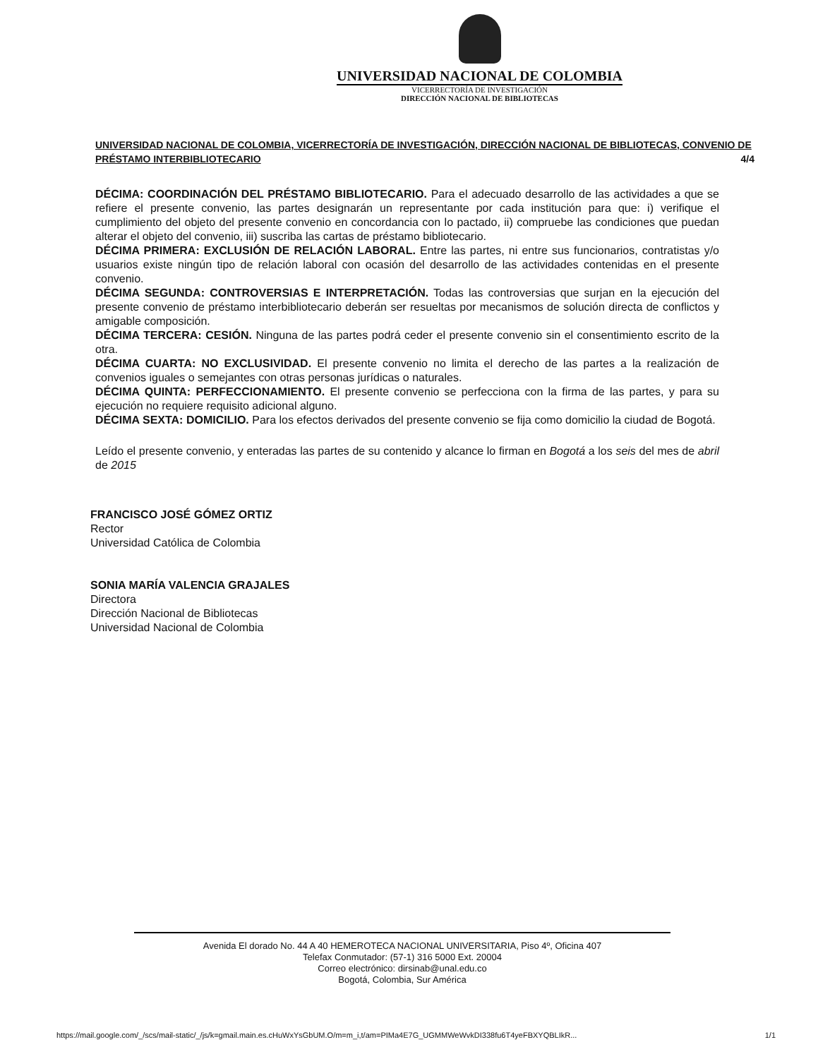UNIVERSIDAD NACIONAL DE COLOMBIA
VICERRECTORÍA DE INVESTIGACIÓN
DIRECCIÓN NACIONAL DE BIBLIOTECAS
UNIVERSIDAD NACIONAL DE COLOMBIA, VICERRECTORÍA DE INVESTIGACIÓN, DIRECCIÓN NACIONAL DE BIBLIOTECAS, CONVENIO DE PRÉSTAMO INTERBIBLIOTECARIO 4/4
DÉCIMA: COORDINACIÓN DEL PRÉSTAMO BIBLIOTECARIO. Para el adecuado desarrollo de las actividades a que se refiere el presente convenio, las partes designarán un representante por cada institución para que: i) verifique el cumplimiento del objeto del presente convenio en concordancia con lo pactado, ii) compruebe las condiciones que puedan alterar el objeto del convenio, iii) suscriba las cartas de préstamo bibliotecario.
DÉCIMA PRIMERA: EXCLUSIÓN DE RELACIÓN LABORAL. Entre las partes, ni entre sus funcionarios, contratistas y/o usuarios existe ningún tipo de relación laboral con ocasión del desarrollo de las actividades contenidas en el presente convenio.
DÉCIMA SEGUNDA: CONTROVERSIAS E INTERPRETACIÓN. Todas las controversias que surjan en la ejecución del presente convenio de préstamo interbibliotecario deberán ser resueltas por mecanismos de solución directa de conflictos y amigable composición.
DÉCIMA TERCERA: CESIÓN. Ninguna de las partes podrá ceder el presente convenio sin el consentimiento escrito de la otra.
DÉCIMA CUARTA: NO EXCLUSIVIDAD. El presente convenio no limita el derecho de las partes a la realización de convenios iguales o semejantes con otras personas jurídicas o naturales.
DÉCIMA QUINTA: PERFECCIONAMIENTO. El presente convenio se perfecciona con la firma de las partes, y para su ejecución no requiere requisito adicional alguno.
DÉCIMA SEXTA: DOMICILIO. Para los efectos derivados del presente convenio se fija como domicilio la ciudad de Bogotá.
Leído el presente convenio, y enteradas las partes de su contenido y alcance lo firman en Bogotá a los seis del mes de abril de 2015
FRANCISCO JOSÉ GÓMEZ ORTIZ
Rector
Universidad Católica de Colombia
SONIA MARÍA VALENCIA GRAJALES
Directora
Dirección Nacional de Bibliotecas
Universidad Nacional de Colombia
Avenida El dorado No. 44 A 40 HEMEROTECA NACIONAL UNIVERSITARIA, Piso 4º, Oficina 407
Telefax Conmutador: (57-1) 316 5000 Ext. 20004
Correo electrónico: dirsinab@unal.edu.co
Bogotá, Colombia, Sur América
https://mail.google.com/_/scs/mail-static/_/js/k=gmail.main.es.cHuWxYsGbUM.O/m=m_i,t/am=PIMa4E7G_UGMMWeWvkDI338fu6T4yeFBXYQBLIkR... 1/1